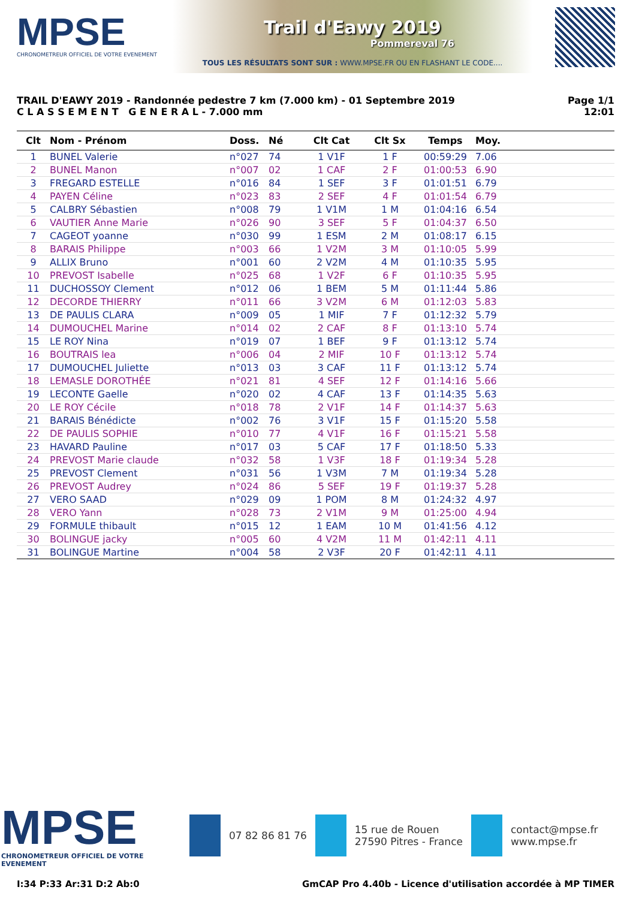MPSE
CHRONOMETREUR OFFICIEL DE VOTRE EVENEMENT
Trail d'Eawy 2019
Pommereval 76
TOUS LES RÉSULTATS SONT SUR : WWW.MPSE.FR OU EN FLASHANT LE CODE....
TRAIL D'EAWY 2019 - Randonnée pedestre 7 km (7.000 km) - 01 Septembre 2019
C L A S S E M E N T G E N E R A L - 7.000 mm
Page 1/1
12:01
| Clt | Nom - Prénom | Doss. | Né | Clt Cat | Clt Sx | Temps | Moy. | |
| --- | --- | --- | --- | --- | --- | --- | --- | --- |
| 1 | BUNEL Valerie | n°027 | 74 | 1 V1F | 1 F | 00:59:29 | 7.06 | |
| 2 | BUNEL Manon | n°007 | 02 | 1 CAF | 2 F | 01:00:53 | 6.90 | |
| 3 | FREGARD ESTELLE | n°016 | 84 | 1 SEF | 3 F | 01:01:51 | 6.79 | |
| 4 | PAYEN Céline | n°023 | 83 | 2 SEF | 4 F | 01:01:54 | 6.79 | |
| 5 | CALBRY Sébastien | n°008 | 79 | 1 V1M | 1 M | 01:04:16 | 6.54 | |
| 6 | VAUTIER Anne Marie | n°026 | 90 | 3 SEF | 5 F | 01:04:37 | 6.50 | |
| 7 | CAGEOT yoanne | n°030 | 99 | 1 ESM | 2 M | 01:08:17 | 6.15 | |
| 8 | BARAIS Philippe | n°003 | 66 | 1 V2M | 3 M | 01:10:05 | 5.99 | |
| 9 | ALLIX Bruno | n°001 | 60 | 2 V2M | 4 M | 01:10:35 | 5.95 | |
| 10 | PREVOST Isabelle | n°025 | 68 | 1 V2F | 6 F | 01:10:35 | 5.95 | |
| 11 | DUCHOSSOY Clement | n°012 | 06 | 1 BEM | 5 M | 01:11:44 | 5.86 | |
| 12 | DECORDE THIERRY | n°011 | 66 | 3 V2M | 6 M | 01:12:03 | 5.83 | |
| 13 | DE PAULIS CLARA | n°009 | 05 | 1 MIF | 7 F | 01:12:32 | 5.79 | |
| 14 | DUMOUCHEL Marine | n°014 | 02 | 2 CAF | 8 F | 01:13:10 | 5.74 | |
| 15 | LE ROY Nina | n°019 | 07 | 1 BEF | 9 F | 01:13:12 | 5.74 | |
| 16 | BOUTRAIS lea | n°006 | 04 | 2 MIF | 10 F | 01:13:12 | 5.74 | |
| 17 | DUMOUCHEL Juliette | n°013 | 03 | 3 CAF | 11 F | 01:13:12 | 5.74 | |
| 18 | LEMASLE DOROTHÉE | n°021 | 81 | 4 SEF | 12 F | 01:14:16 | 5.66 | |
| 19 | LECONTE Gaelle | n°020 | 02 | 4 CAF | 13 F | 01:14:35 | 5.63 | |
| 20 | LE ROY Cécile | n°018 | 78 | 2 V1F | 14 F | 01:14:37 | 5.63 | |
| 21 | BARAIS Bénédicte | n°002 | 76 | 3 V1F | 15 F | 01:15:20 | 5.58 | |
| 22 | DE PAULIS SOPHIE | n°010 | 77 | 4 V1F | 16 F | 01:15:21 | 5.58 | |
| 23 | HAVARD Pauline | n°017 | 03 | 5 CAF | 17 F | 01:18:50 | 5.33 | |
| 24 | PREVOST Marie claude | n°032 | 58 | 1 V3F | 18 F | 01:19:34 | 5.28 | |
| 25 | PREVOST Clement | n°031 | 56 | 1 V3M | 7 M | 01:19:34 | 5.28 | |
| 26 | PREVOST Audrey | n°024 | 86 | 5 SEF | 19 F | 01:19:37 | 5.28 | |
| 27 | VERO SAAD | n°029 | 09 | 1 POM | 8 M | 01:24:32 | 4.97 | |
| 28 | VERO Yann | n°028 | 73 | 2 V1M | 9 M | 01:25:00 | 4.94 | |
| 29 | FORMULE thibault | n°015 | 12 | 1 EAM | 10 M | 01:41:56 | 4.12 | |
| 30 | BOLINGUE jacky | n°005 | 60 | 4 V2M | 11 M | 01:42:11 | 4.11 | |
| 31 | BOLINGUE Martine | n°004 | 58 | 2 V3F | 20 F | 01:42:11 | 4.11 | |
MPSE
CHRONOMETREUR OFFICIEL DE VOTRE EVENEMENT
07 82 86 81 76
15 rue de Rouen
27590 Pitres - France
contact@mpse.fr
www.mpse.fr
I:34 P:33 Ar:31 D:2 Ab:0 GmCAP Pro 4.40b - Licence d'utilisation accordée à MP TIMER